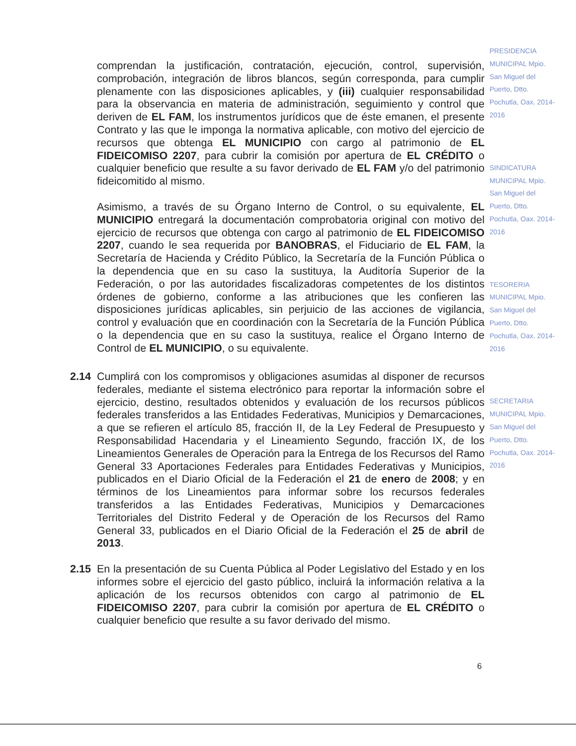comprendan la justificación, contratación, ejecución, control, supervisión, comprobación, integración de libros blancos, según corresponda, para cumplir plenamente con las disposiciones aplicables, y (iii) cualquier responsabilidad para la observancia en materia de administración, seguimiento y control que deriven de EL FAM, los instrumentos jurídicos que de éste emanen, el presente Contrato y las que le imponga la normativa aplicable, con motivo del ejercicio de recursos que obtenga EL MUNICIPIO con cargo al patrimonio de EL FIDEICOMISO 2207, para cubrir la comisión por apertura de EL CRÉDITO o cualquier beneficio que resulte a su favor derivado de EL FAM y/o del patrimonio fideicomitido al mismo.
Asimismo, a través de su Órgano Interno de Control, o su equivalente, EL MUNICIPIO entregará la documentación comprobatoria original con motivo del ejercicio de recursos que obtenga con cargo al patrimonio de EL FIDEICOMISO 2207, cuando le sea requerida por BANOBRAS, el Fiduciario de EL FAM, la Secretaría de Hacienda y Crédito Público, la Secretaría de la Función Pública o la dependencia que en su caso la sustituya, la Auditoría Superior de la Federación, o por las autoridades fiscalizadoras competentes de los distintos órdenes de gobierno, conforme a las atribuciones que les confieren las disposiciones jurídicas aplicables, sin perjuicio de las acciones de vigilancia, control y evaluación que en coordinación con la Secretaría de la Función Pública o la dependencia que en su caso la sustituya, realice el Órgano Interno de Control de EL MUNICIPIO, o su equivalente.
2.14 Cumplirá con los compromisos y obligaciones asumidas al disponer de recursos federales, mediante el sistema electrónico para reportar la información sobre el ejercicio, destino, resultados obtenidos y evaluación de los recursos públicos federales transferidos a las Entidades Federativas, Municipios y Demarcaciones, a que se refieren el artículo 85, fracción II, de la Ley Federal de Presupuesto y Responsabilidad Hacendaria y el Lineamiento Segundo, fracción IX, de los Lineamientos Generales de Operación para la Entrega de los Recursos del Ramo General 33 Aportaciones Federales para Entidades Federativas y Municipios, publicados en el Diario Oficial de la Federación el 21 de enero de 2008; y en términos de los Lineamientos para informar sobre los recursos federales transferidos a las Entidades Federativas, Municipios y Demarcaciones Territoriales del Distrito Federal y de Operación de los Recursos del Ramo General 33, publicados en el Diario Oficial de la Federación el 25 de abril de 2013.
2.15 En la presentación de su Cuenta Pública al Poder Legislativo del Estado y en los informes sobre el ejercicio del gasto público, incluirá la información relativa a la aplicación de los recursos obtenidos con cargo al patrimonio de EL FIDEICOMISO 2207, para cubrir la comisión por apertura de EL CRÉDITO o cualquier beneficio que resulte a su favor derivado del mismo.
PRESIDENCIA MUNICIPAL Mpio. San Miguel del Puerto, Dtto. Pochutla, Oax. 2014-2016
SINDICATURA MUNICIPAL Mpio. San Miguel del Puerto, Dtto. Pochutla, Oax. 2014-2016
TESORERIA MUNICIPAL Mpio. San Miguel del Puerto, Dtto. Pochutla, Oax. 2014-2016
SECRETARIA MUNICIPAL Mpio. San Miguel del Puerto, Dtto. Pochutla, Oax. 2014-2016
6